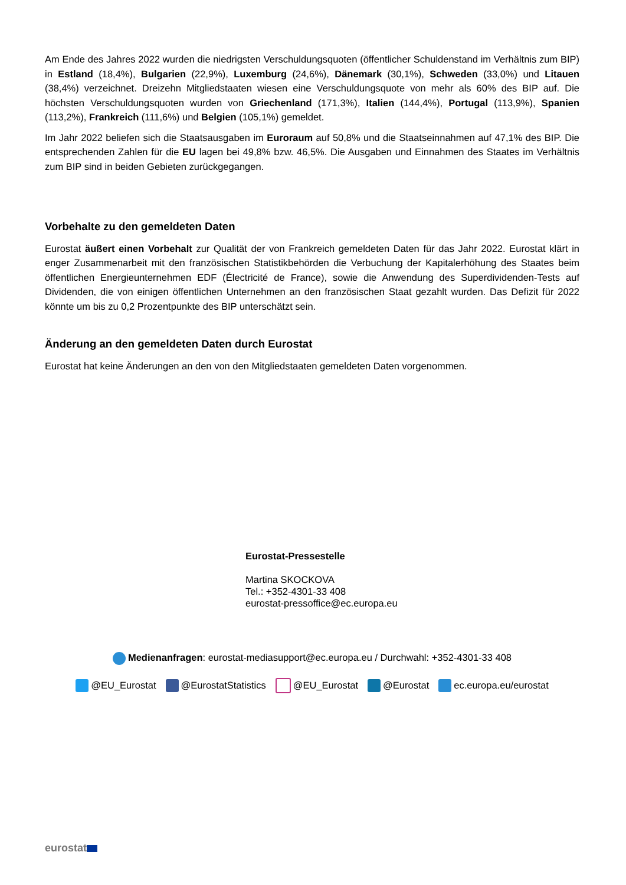Am Ende des Jahres 2022 wurden die niedrigsten Verschuldungsquoten (öffentlicher Schuldenstand im Verhältnis zum BIP) in Estland (18,4%), Bulgarien (22,9%), Luxemburg (24,6%), Dänemark (30,1%), Schweden (33,0%) und Litauen (38,4%) verzeichnet. Dreizehn Mitgliedstaaten wiesen eine Verschuldungsquote von mehr als 60% des BIP auf. Die höchsten Verschuldungsquoten wurden von Griechenland (171,3%), Italien (144,4%), Portugal (113,9%), Spanien (113,2%), Frankreich (111,6%) und Belgien (105,1%) gemeldet.
Im Jahr 2022 beliefen sich die Staatsausgaben im Euroraum auf 50,8% und die Staatseinnahmen auf 47,1% des BIP. Die entsprechenden Zahlen für die EU lagen bei 49,8% bzw. 46,5%. Die Ausgaben und Einnahmen des Staates im Verhältnis zum BIP sind in beiden Gebieten zurückgegangen.
Vorbehalte zu den gemeldeten Daten
Eurostat äußert einen Vorbehalt zur Qualität der von Frankreich gemeldeten Daten für das Jahr 2022. Eurostat klärt in enger Zusammenarbeit mit den französischen Statistikbehörden die Verbuchung der Kapitalerhöhung des Staates beim öffentlichen Energieunternehmen EDF (Électricité de France), sowie die Anwendung des Superdividenden-Tests auf Dividenden, die von einigen öffentlichen Unternehmen an den französischen Staat gezahlt wurden. Das Defizit für 2022 könnte um bis zu 0,2 Prozentpunkte des BIP unterschätzt sein.
Änderung an den gemeldeten Daten durch Eurostat
Eurostat hat keine Änderungen an den von den Mitgliedstaaten gemeldeten Daten vorgenommen.
Eurostat-Pressestelle
Martina SKOCKOVA
Tel.: +352-4301-33 408
eurostat-pressoffice@ec.europa.eu
Medienanfragen: eurostat-mediasupport@ec.europa.eu / Durchwahl: +352-4301-33 408
@EU_Eurostat @EurostatStatistics @EU_Eurostat @Eurostat ec.europa.eu/eurostat
eurostat